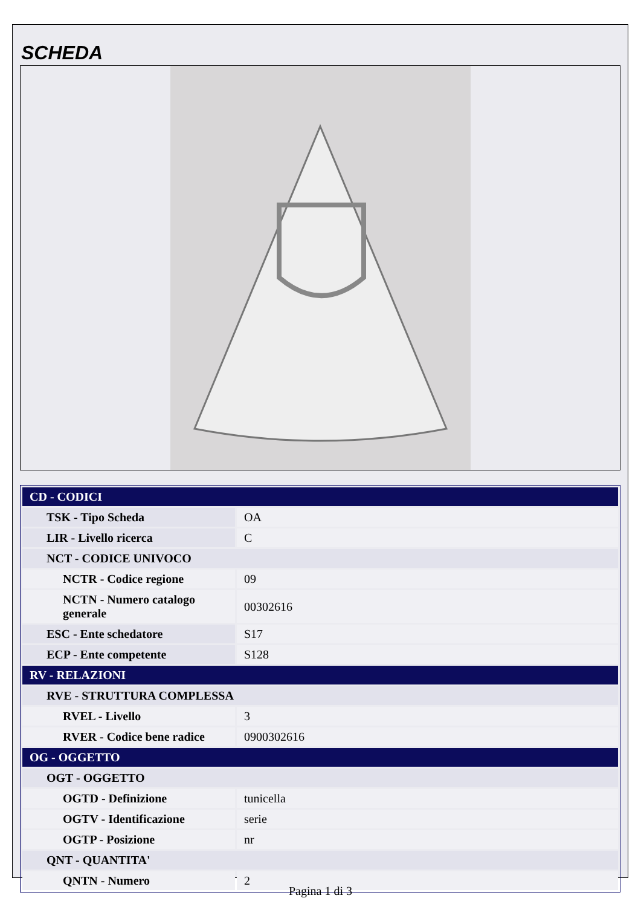SCHEDA
| CD - CODICI | |
| TSK - Tipo Scheda | OA |
| LIR - Livello ricerca | C |
| NCT - CODICE UNIVOCO | |
| NCTR - Codice regione | 09 |
| NCTN - Numero catalogo generale | 00302616 |
| ESC - Ente schedatore | S17 |
| ECP - Ente competente | S128 |
| RV - RELAZIONI | |
| RVE - STRUTTURA COMPLESSA | |
| RVEL - Livello | 3 |
| RVER - Codice bene radice | 0900302616 |
| OG - OGGETTO | |
| OGT - OGGETTO | |
| OGTD - Definizione | tunicella |
| OGTV - Identificazione | serie |
| OGTP - Posizione | nr |
| QNT - QUANTITA' | |
| QNTN - Numero | 2 |
Pagina 1 di 3